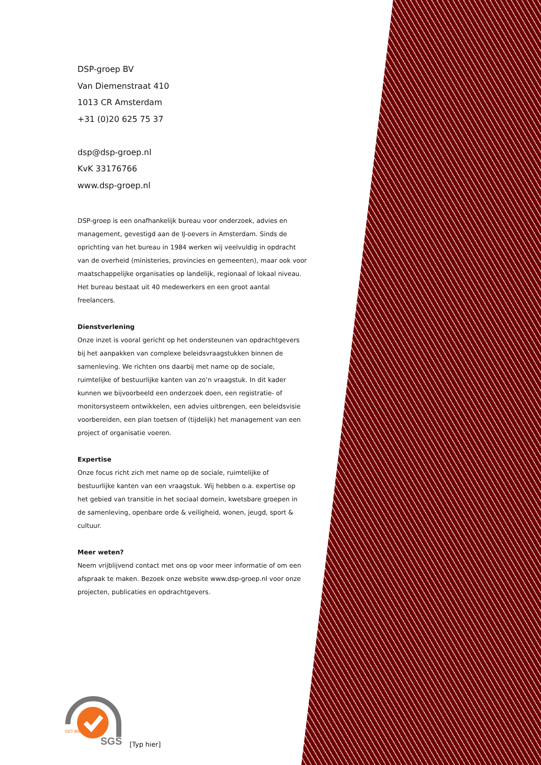DSP-groep BV
Van Diemenstraat 410
1013 CR Amsterdam
+31 (0)20 625 75 37
dsp@dsp-groep.nl
KvK 33176766
www.dsp-groep.nl
DSP-groep is een onafhankelijk bureau voor onderzoek, advies en management, gevestigd aan de IJ-oevers in Amsterdam. Sinds de oprichting van het bureau in 1984 werken wij veelvuldig in opdracht van de overheid (ministeries, provincies en gemeenten), maar ook voor maatschappelijke organisaties op landelijk, regionaal of lokaal niveau. Het bureau bestaat uit 40 medewerkers en een groot aantal freelancers.
Dienstverlening
Onze inzet is vooral gericht op het ondersteunen van opdrachtgevers bij het aanpakken van complexe beleidsvraagstukken binnen de samenleving. We richten ons daarbij met name op de sociale, ruimtelijke of bestuurlijke kanten van zo’n vraagstuk. In dit kader kunnen we bijvoorbeeld een onderzoek doen, een registratie- of monitorsysteem ontwikkelen, een advies uitbrengen, een beleidsvisie voorbereiden, een plan toetsen of (tijdelijk) het management van een project of organisatie voeren.
Expertise
Onze focus richt zich met name op de sociale, ruimtelijke of bestuurlijke kanten van een vraagstuk. Wij hebben o.a. expertise op het gebied van transitie in het sociaal domein, kwetsbare groepen in de samenleving, openbare orde & veiligheid, wonen, jeugd, sport & cultuur.
Meer weten?
Neem vrijblijvend contact met ons op voor meer informatie of om een afspraak te maken. Bezoek onze website www.dsp-groep.nl voor onze projecten, publicaties en opdrachtgevers.
SGS
ISO 9001
[Typ hier]